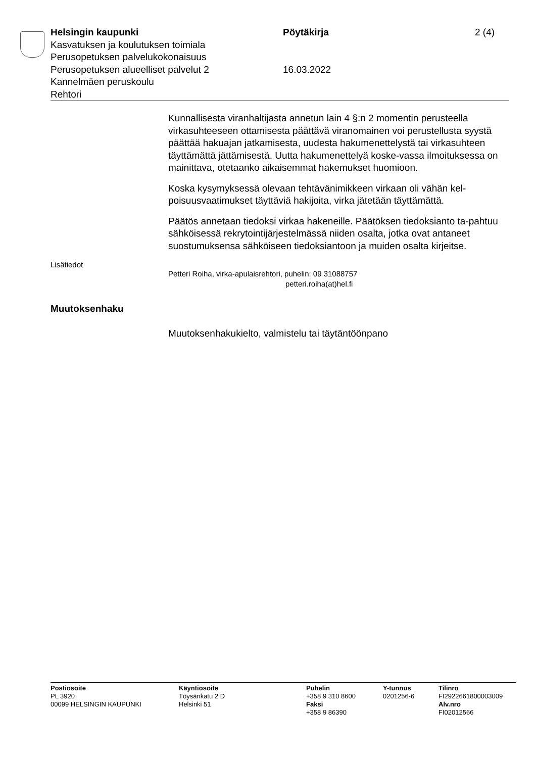Helsingin kaupunki
Kasvatuksen ja koulutuksen toimiala
Perusopetuksen palvelukokonaisuus
Perusopetuksen alueelliset palvelut 2
Kannelmäen peruskoulu
Rehtori
Pöytäkirja
16.03.2022
2 (4)
Kunnallisesta viranhaltijasta annetun lain 4 §:n 2 momentin perusteella virkasuhteeseen ottamisesta päättävä viranomainen voi perustellusta syystä päättää hakuajan jatkamisesta, uudesta hakumenettelystä tai virkasuhteen täyttämättä jättämisestä. Uutta hakumenettelyä koske-vassa ilmoituksessa on mainittava, otetaanko aikaisemmat hakemukset huomioon.
Koska kysymyksessä olevaan tehtävänimikkeen virkaan oli vähän kel-poisuusvaatimukset täyttäviä hakijoita, virka jätetään täyttämättä.
Päätös annetaan tiedoksi virkaa hakeneille. Päätöksen tiedoksianto ta-pahtuu sähköisessä rekrytointijärjestelmässä niiden osalta, jotka ovat antaneet suostumuksensa sähköiseen tiedoksiantoon ja muiden osalta kirjeitse.
Lisätiedot
Petteri Roiha, virka-apulaisrehtori, puhelin: 09 31088757
petteri.roiha(at)hel.fi
Muutoksenhaku
Muutoksenhakukielto, valmistelu tai täytäntöönpano
Postiosoite
PL 3920
00099 HELSINGIN KAUPUNKI
Käyntiosoite
Töysänkatu 2 D
Helsinki 51
Puhelin
+358 9 310 8600
Faksi
+358 9 86390
Y-tunnus
0201256-6
Tilinro
FI2922661800003009
Alv.nro
FI02012566